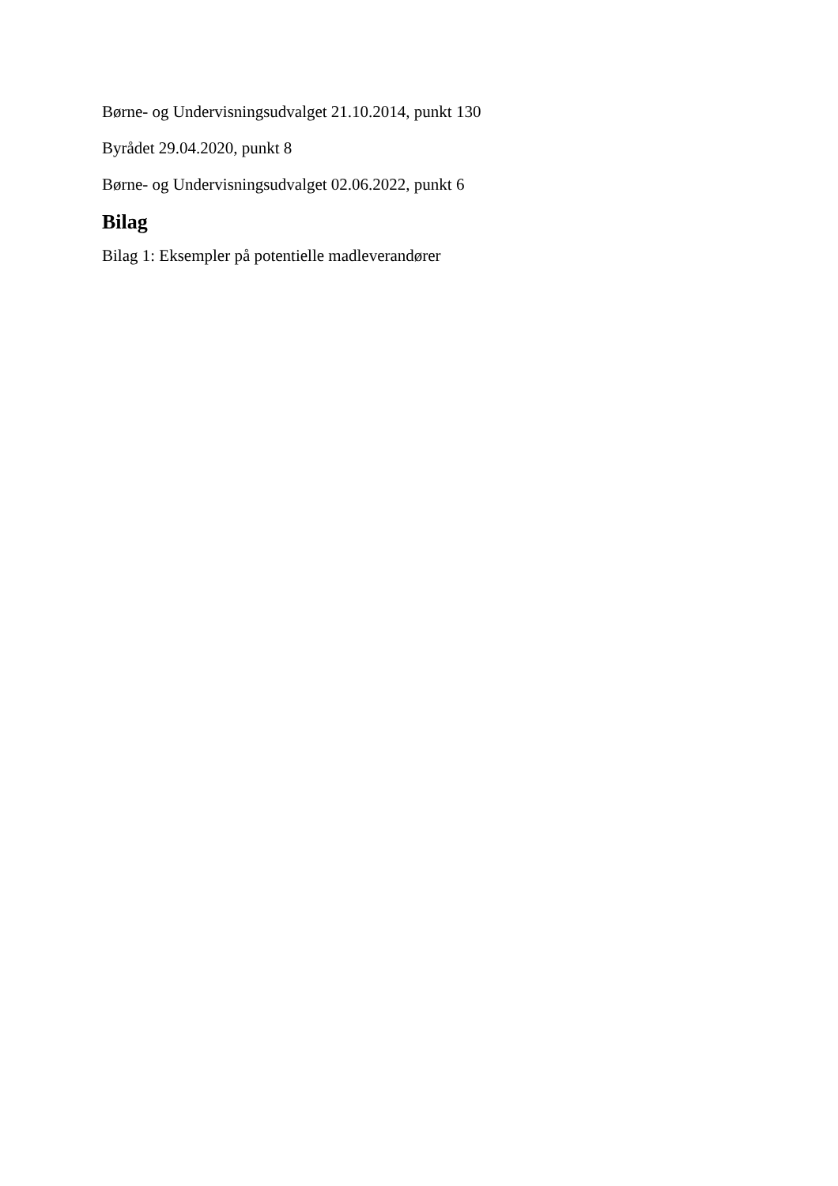Børne- og Undervisningsudvalget 21.10.2014, punkt 130
Byrådet 29.04.2020, punkt 8
Børne- og Undervisningsudvalget 02.06.2022, punkt 6
Bilag
Bilag 1: Eksempler på potentielle madleverandører